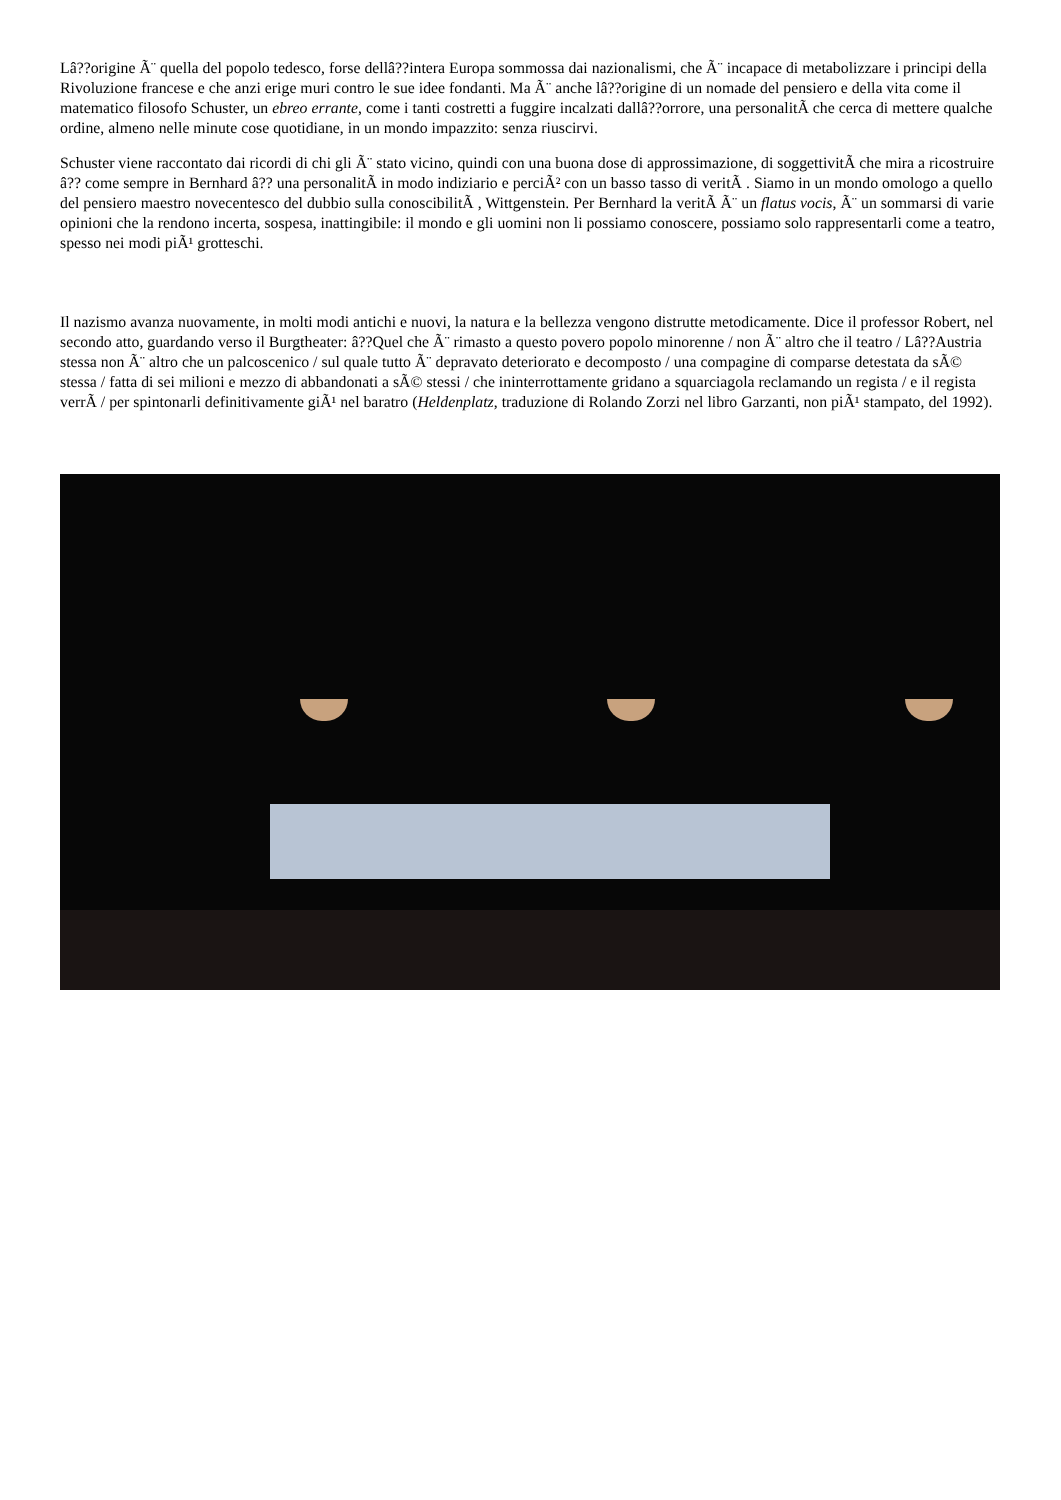Lâ??origine Ã¨ quella del popolo tedesco, forse dellâ??intera Europa sommossa dai nazionalismi, che Ã¨ incapace di metabolizzare i principi della Rivoluzione francese e che anzi erige muri contro le sue idee fondanti. Ma Ã¨ anche lâ??origine di un nomade del pensiero e della vita come il matematico filosofo Schuster, un ebreo errante, come i tanti costretti a fuggire incalzati dallâ??orrore, una personalitÃ che cerca di mettere qualche ordine, almeno nelle minute cose quotidiane, in un mondo impazzito: senza riuscirvi.
Schuster viene raccontato dai ricordi di chi gli Ã¨ stato vicino, quindi con una buona dose di approssimazione, di soggettivitÃ che mira a ricostruire â?? come sempre in Bernhard â?? una personalitÃ in modo indiziario e perciÃ² con un basso tasso di veritÃ . Siamo in un mondo omologo a quello del pensiero maestro novecentesco del dubbio sulla conoscibilitÃ , Wittgenstein. Per Bernhard la veritÃ Ã¨ un flatus vocis, Ã¨ un sommarsi di varie opinioni che la rendono incerta, sospesa, inattingibile: il mondo e gli uomini non li possiamo conoscere, possiamo solo rappresentarli come a teatro, spesso nei modi piÃ¹ grotteschi.
Il nazismo avanza nuovamente, in molti modi antichi e nuovi, la natura e la bellezza vengono distrutte metodicamente. Dice il professor Robert, nel secondo atto, guardando verso il Burgtheater: â??Quel che Ã¨ rimasto a questo povero popolo minorenne / non Ã¨ altro che il teatro / Lâ??Austria stessa non Ã¨ altro che un palcoscenico / sul quale tutto Ã¨ depravato deteriorato e decomposto / una compagine di comparse detestata da sÃ© stessa / fatta di sei milioni e mezzo di abbandonati a sÃ© stessi / che ininterrottamente gridano a squarciagola reclamando un regista / e il regista verrÃ / per spintonarli definitivamente giÃ¹ nel baratro (Heldenplatz, traduzione di Rolando Zorzi nel libro Garzanti, non piÃ¹ stampato, del 1992).